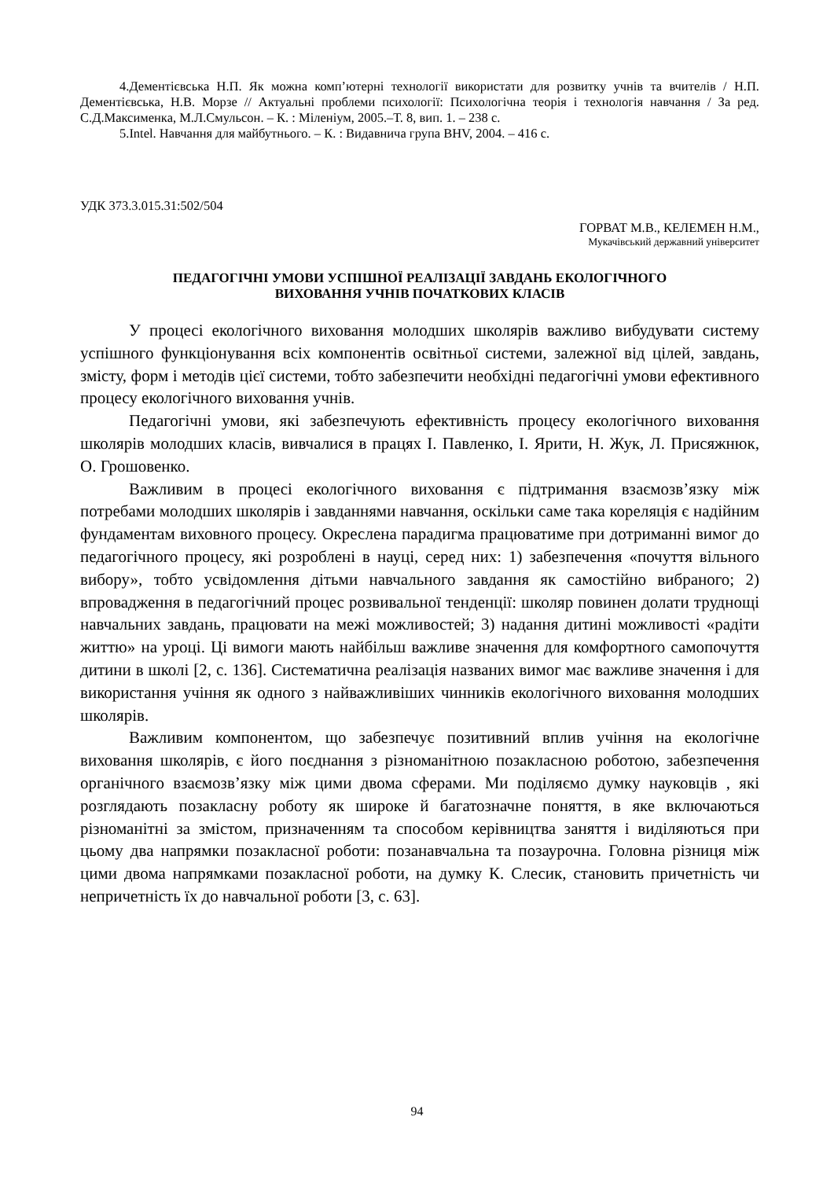4.Дементієвська Н.П. Як можна комп’ютерні технології використати для розвитку учнів та вчителів / Н.П. Дементієвська, Н.В. Морзе // Актуальні проблеми психології: Психологічна теорія і технологія навчання / За ред. С.Д.Максименка, М.Л.Смульсон. – К. : Міленіум, 2005.–Т. 8, вип. 1. – 238 с.
5.Intel. Навчання для майбутнього. – К. : Видавнича група BHV, 2004. – 416 с.
УДК 373.3.015.31:502/504
ГОРВАТ М.В., КЕЛЕМЕН Н.М.,
Мукачівський державний університет
ПЕДАГОГІЧНІ УМОВИ УСПІШНОЇ РЕАЛІЗАЦІЇ ЗАВДАНЬ ЕКОЛОГІЧНОГО
ВИХОВАННЯ УЧНІВ ПОЧАТКОВИХ КЛАСІВ
У процесі екологічного виховання молодших школярів важливо вибудувати систему успішного функціонування всіх компонентів освітньої системи, залежної від цілей, завдань, змісту, форм і методів цієї системи, тобто забезпечити необхідні педагогічні умови ефективного процесу екологічного виховання учнів.
Педагогічні умови, які забезпечують ефективність процесу екологічного виховання школярів молодших класів, вивчалися в працях І. Павленко, І. Ярити, Н. Жук, Л. Присяжнюк, О. Грошовенко.
Важливим в процесі екологічного виховання є підтримання взаємозв’язку між потребами молодших школярів і завданнями навчання, оскільки саме така кореляція є надійним фундаментам виховного процесу. Окреслена парадигма працюватиме при дотриманні вимог до педагогічного процесу, які розроблені в науці, серед них: 1) забезпечення «почуття вільного вибору», тобто усвідомлення дітьми навчального завдання як самостійно вибраного; 2) впровадження в педагогічний процес розвивальної тенденції: школяр повинен долати труднощі навчальних завдань, працювати на межі можливостей; 3) надання дитині можливості «радіти життю» на уроці. Ці вимоги мають найбільш важливе значення для комфортного самопочуття дитини в школі [2, с. 136]. Систематична реалізація названих вимог має важливе значення і для використання учіння як одного з найважливіших чинників екологічного виховання молодших школярів.
Важливим компонентом, що забезпечує позитивний вплив учіння на екологічне виховання школярів, є його поєднання з різноманітною позакласною роботою, забезпечення органічного взаємозв’язку між цими двома сферами. Ми поділяємо думку науковців , які розглядають позакласну роботу як широке й багатозначне поняття, в яке включаються різноманітні за змістом, призначенням та способом керівництва заняття і виділяються при цьому два напрямки позакласної роботи: позанавчальна та позаурочна. Головна різниця між цими двома напрямками позакласної роботи, на думку К. Слесик, становить причетність чи непричетність їх до навчальної роботи [3, с. 63].
94